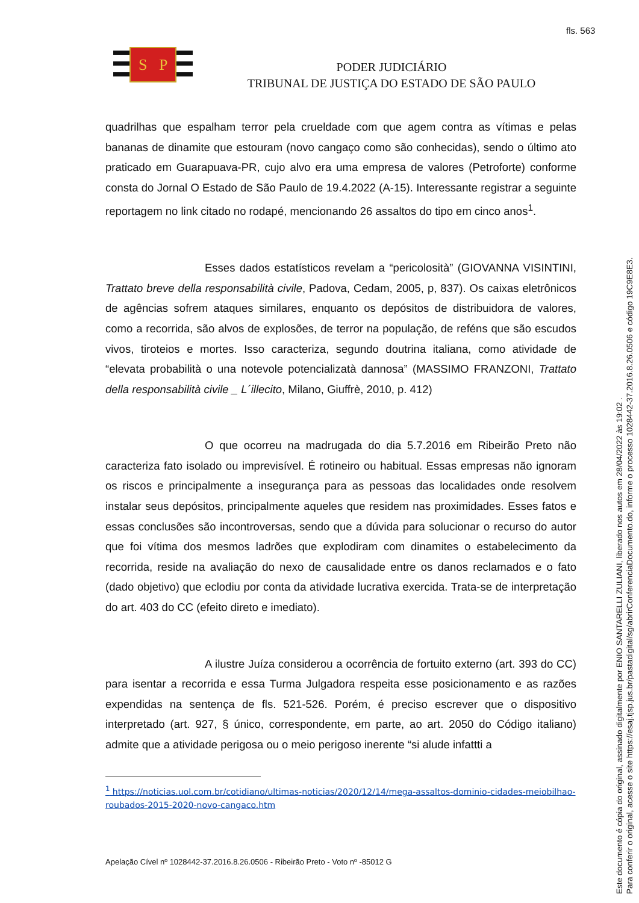fls. 563
S
P
PODER JUDICIÁRIO
TRIBUNAL DE JUSTIÇA DO ESTADO DE SÃO PAULO
quadrilhas que espalham terror pela crueldade com que agem contra as vítimas e pelas bananas de dinamite que estouram (novo cangaço como são conhecidas), sendo o último ato praticado em Guarapuava-PR, cujo alvo era uma empresa de valores (Petroforte) conforme consta do Jornal O Estado de São Paulo de 19.4.2022 (A-15). Interessante registrar a seguinte reportagem no link citado no rodapé, mencionando 26 assaltos do tipo em cinco anos<sup>1</sup>.
Esses dados estatísticos revelam a “pericolosità” (GIOVANNA VISINTINI, Trattato breve della responsabilità civile, Padova, Cedam, 2005, p, 837). Os caixas eletrônicos de agências sofrem ataques similares, enquanto os depósitos de distribuidora de valores, como a recorrida, são alvos de explosões, de terror na população, de reféns que são escudos vivos, tiroteios e mortes. Isso caracteriza, segundo doutrina italiana, como atividade de “elevata probabilità o una notevole potencializatà dannosa” (MASSIMO FRANZONI, Trattato della responsabilità civile _ L´illecito, Milano, Giuffrè, 2010, p. 412)
O que ocorreu na madrugada do dia 5.7.2016 em Ribeirão Preto não caracteriza fato isolado ou imprevisível. É rotineiro ou habitual. Essas empresas não ignoram os riscos e principalmente a insegurança para as pessoas das localidades onde resolvem instalar seus depósitos, principalmente aqueles que residem nas proximidades. Esses fatos e essas conclusões são incontroversas, sendo que a dúvida para solucionar o recurso do autor que foi vítima dos mesmos ladrões que explodiram com dinamites o estabelecimento da recorrida, reside na avaliação do nexo de causalidade entre os danos reclamados e o fato (dado objetivo) que eclodiu por conta da atividade lucrativa exercida. Trata-se de interpretação do art. 403 do CC (efeito direto e imediato).
A ilustre Juíza considerou a ocorrência de fortuito externo (art. 393 do CC) para isentar a recorrida e essa Turma Julgadora respeita esse posicionamento e as razões expendidas na sentença de fls. 521-526. Porém, é preciso escrever que o dispositivo interpretado (art. 927, § único, correspondente, em parte, ao art. 2050 do Código italiano) admite que a atividade perigosa ou o meio perigoso inerente “si alude infattti a
<sup>1</sup> https://noticias.uol.com.br/cotidiano/ultimas-noticias/2020/12/14/mega-assaltos-dominio-cidades-meiobilhao-roubados-2015-2020-novo-cangaco.htm
Apelação Cível nº 1028442-37.2016.8.26.0506 - Ribeirão Preto - Voto nº -85012 G
Este documento é cópia do original, assinado digitalmente por ENIO SANTARELLI ZULIANI, liberado nos autos em 28/04/2022 às 19:02 .
Para conferir o original, acesse o site https://esaj.tjsp.jus.br/pastadigital/sg/abrirConferenciaDocumento.do, informe o processo 1028442-37.2016.8.26.0506 e código 19C9E8E3.